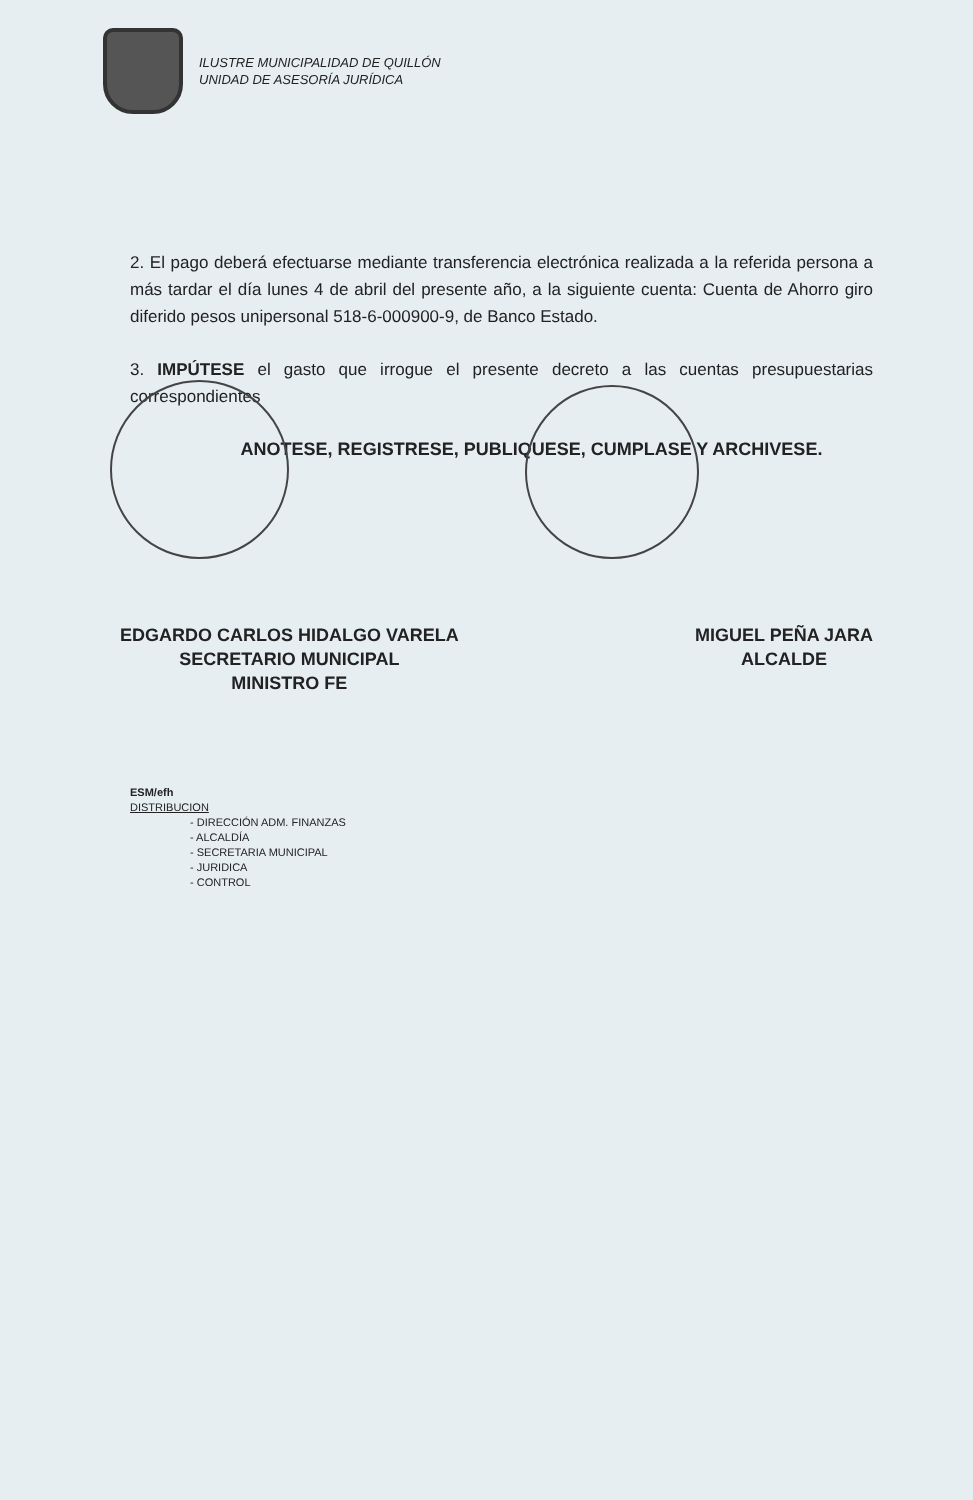ILUSTRE MUNICIPALIDAD DE QUILLÓN
UNIDAD DE ASESORÍA JURÍDICA
2. El pago deberá efectuarse mediante transferencia electrónica realizada a la referida persona a más tardar el día lunes 4 de abril del presente año, a la siguiente cuenta: Cuenta de Ahorro giro diferido pesos unipersonal 518-6-000900-9, de Banco Estado.
3. IMPÚTESE el gasto que irrogue el presente decreto a las cuentas presupuestarias correspondientes
ANOTESE, REGISTRESE, PUBLIQUESE, CUMPLASE Y ARCHIVESE.
EDGARDO CARLOS HIDALGO VARELA
SECRETARIO MUNICIPAL
MINISTRO FE
MIGUEL PEÑA JARA
ALCALDE
ESM/efh
DISTRIBUCION
- DIRECCIÓN ADM. FINANZAS
- ALCALDÍA
- SECRETARIA MUNICIPAL
- JURIDICA
- CONTROL